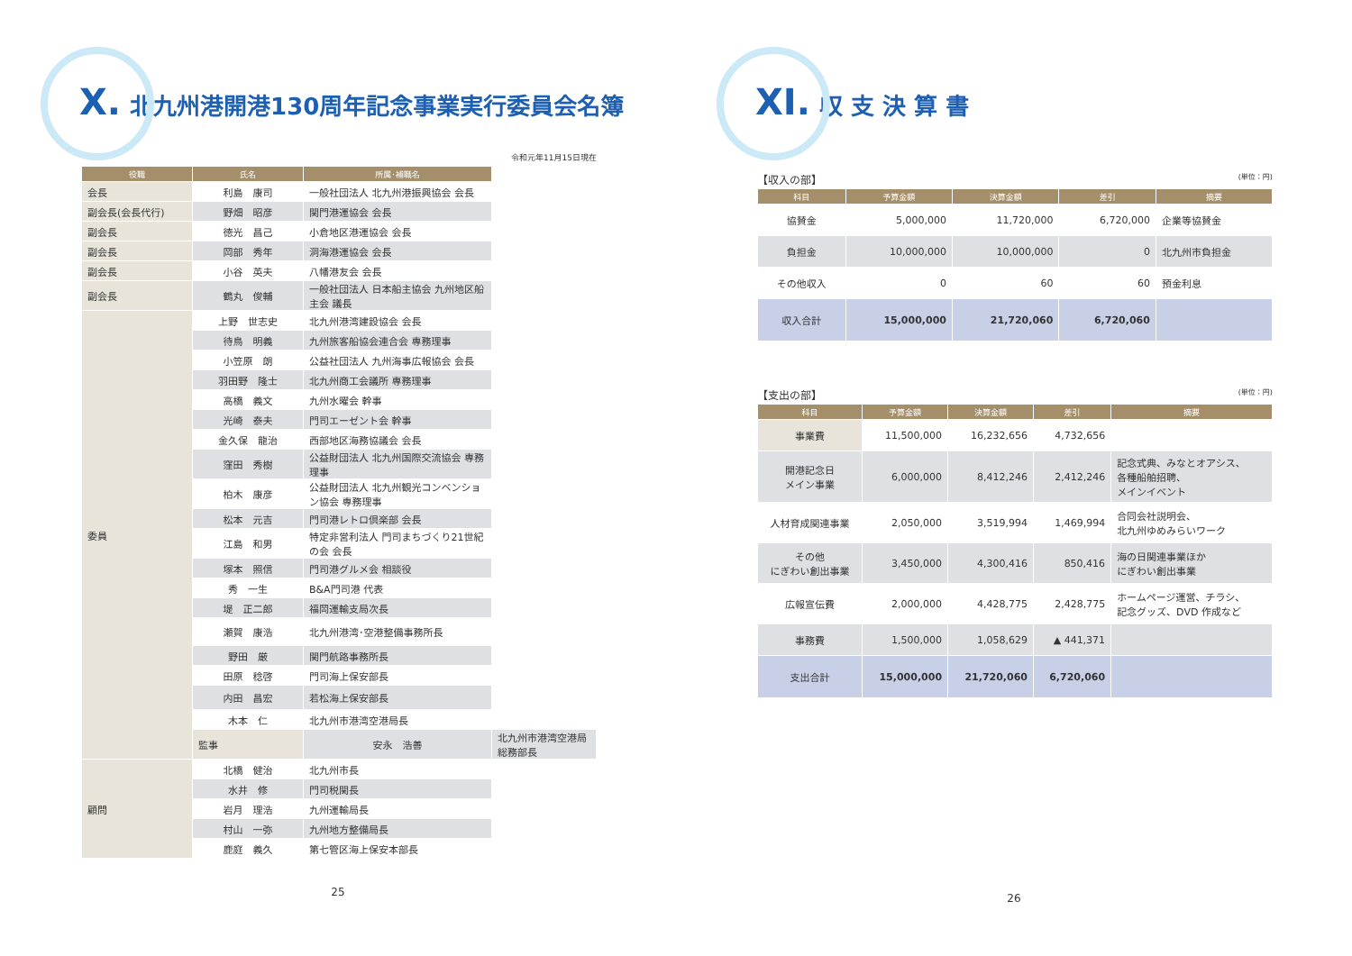X. 北九州港開港130周年記念事業実行委員会名簿
令和元年11月15日現在
| 役職 | 氏名 | 所属･補職名 | |
| --- | --- | --- | --- |
| 会長 | 利島 康司 | 一般社団法人 北九州港振興協会 会長 | |
| 副会長(会長代行) | 野畑 昭彦 | 関門港運協会 会長 | |
| 副会長 | 徳光 昌己 | 小倉地区港運協会 会長 | |
| 副会長 | 岡部 秀年 | 洞海港運協会 会長 | |
| 副会長 | 小谷 英夫 | 八幡港友会 会長 | |
| 副会長 | 鶴丸 俊輔 | 一般社団法人 日本船主協会 九州地区船主会 議長 | |
| 委員 | 上野 世志史 | 北九州港湾建設協会 会長 | |
| | 待鳥 明義 | 九州旅客船協会連合会 専務理事 | |
| | 小笠原 朗 | 公益社団法人 九州海事広報協会 会長 | |
| | 羽田野 隆士 | 北九州商工会議所 専務理事 | |
| | 高橋 義文 | 九州水曜会 幹事 | |
| | 光崎 泰夫 | 門司エーゼント会 幹事 | |
| | 金久保 龍治 | 西部地区海務協議会 会長 | |
| | 窪田 秀樹 | 公益財団法人 北九州国際交流協会 専務理事 | |
| | 柏木 康彦 | 公益財団法人 北九州観光コンベンション協会 専務理事 | |
| | 松本 元吉 | 門司港レトロ倶楽部 会長 | |
| | 江島 和男 | 特定非営利法人 門司まちづくり21世紀の会 会長 | |
| | 塚本 照信 | 門司港グルメ会 相談役 | |
| | 秀 一生 | B&A門司港 代表 | |
| | 堤 正二郎 | 福岡運輸支局次長 | |
| | 瀬賀 康浩 | 北九州港湾･空港整備事務所長 | |
| | 野田 厳 | 関門航路事務所長 | |
| | 田原 稔啓 | 門司海上保安部長 | |
| | 内田 昌宏 | 若松海上保安部長 | |
| | 木本 仁 | 北九州市港湾空港局長 | |
| | 監事 | 安永 浩善 | 北九州市港湾空港局総務部長 |
| 顧問 | 北橋 健治 | 北九州市長 | |
| | 水井 修 | 門司税関長 | |
| | 岩月 理浩 | 九州運輸局長 | |
| | 村山 一弥 | 九州地方整備局長 | |
| | 鹿庭 義久 | 第七管区海上保安本部長 | |
25
XI. 収 支 決 算 書
【収入の部】 (単位：円)
| 科目 | 予算金額 | 決算金額 | 差引 | 摘要 |
| --- | --- | --- | --- | --- |
| 協賛金 | 5,000,000 | 11,720,000 | 6,720,000 | 企業等協賛金 |
| 負担金 | 10,000,000 | 10,000,000 | 0 | 北九州市負担金 |
| その他収入 | 0 | 60 | 60 | 預金利息 |
| 収入合計 | 15,000,000 | 21,720,060 | 6,720,060 | |
【支出の部】 (単位：円)
| 科目 | 予算金額 | 決算金額 | 差引 | 摘要 |
| --- | --- | --- | --- | --- |
| 事業費 | 11,500,000 | 16,232,656 | 4,732,656 | |
| 開港記念日 メイン事業 | 6,000,000 | 8,412,246 | 2,412,246 | 記念式典、みなとオアシス、 各種船舶招聘、 メインイベント |
| 人材育成関連事業 | 2,050,000 | 3,519,994 | 1,469,994 | 合同会社説明会、 北九州ゆめみらいワーク |
| その他 にぎわい創出事業 | 3,450,000 | 4,300,416 | 850,416 | 海の日関連事業ほか にぎわい創出事業 |
| 広報宣伝費 | 2,000,000 | 4,428,775 | 2,428,775 | ホームページ運営、チラシ、 記念グッズ、DVD 作成など |
| 事務費 | 1,500,000 | 1,058,629 | ▲ 441,371 | |
| 支出合計 | 15,000,000 | 21,720,060 | 6,720,060 | |
26